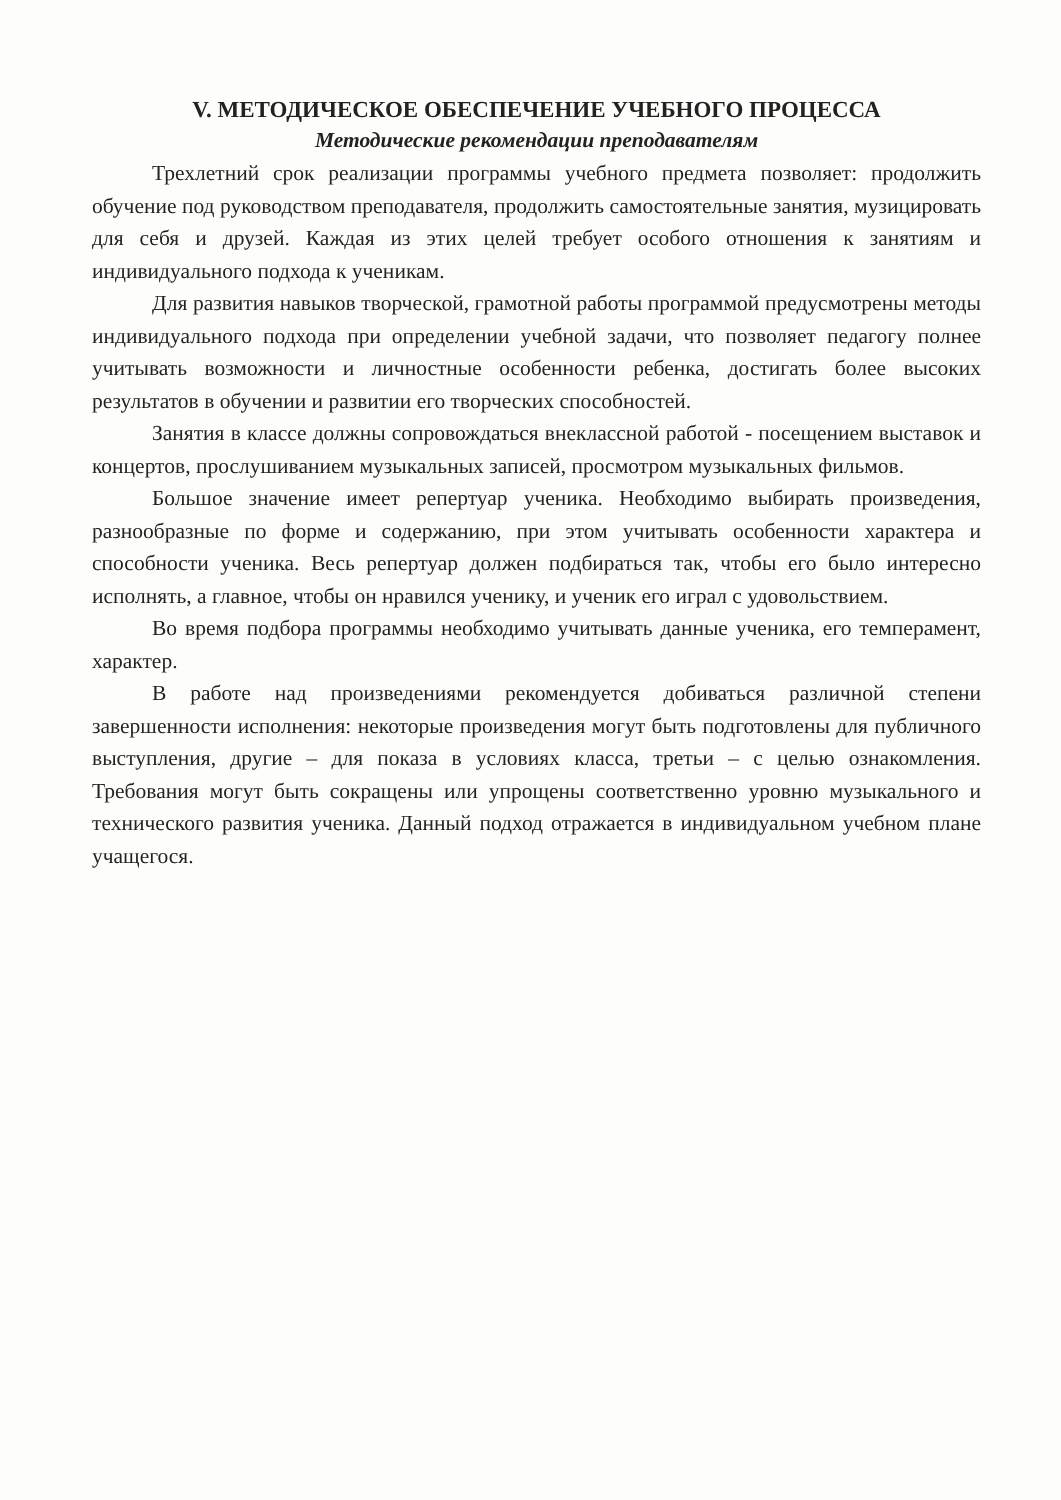V. МЕТОДИЧЕСКОЕ ОБЕСПЕЧЕНИЕ УЧЕБНОГО ПРОЦЕССА
Методические рекомендации преподавателям
Трехлетний срок реализации программы учебного предмета позволяет: продолжить обучение под руководством преподавателя, продолжить самостоятельные занятия, музицировать для себя и друзей. Каждая из этих целей требует особого отношения к занятиям и индивидуального подхода к ученикам.
Для развития навыков творческой, грамотной работы программой предусмотрены методы индивидуального подхода при определении учебной задачи, что позволяет педагогу полнее учитывать возможности и личностные особенности ребенка, достигать более высоких результатов в обучении и развитии его творческих способностей.
Занятия в классе должны сопровождаться внеклассной работой - посещением выставок и концертов, прослушиванием музыкальных записей, просмотром музыкальных фильмов.
Большое значение имеет репертуар ученика. Необходимо выбирать произведения, разнообразные по форме и содержанию, при этом учитывать особенности характера и способности ученика. Весь репертуар должен подбираться так, чтобы его было интересно исполнять, а главное, чтобы он нравился ученику, и ученик его играл с удовольствием.
Во время подбора программы необходимо учитывать данные ученика, его темперамент, характер.
В работе над произведениями рекомендуется добиваться различной степени завершенности исполнения: некоторые произведения могут быть подготовлены для публичного выступления, другие – для показа в условиях класса, третьи – с целью ознакомления. Требования могут быть сокращены или упрощены соответственно уровню музыкального и технического развития ученика. Данный подход отражается в индивидуальном учебном плане учащегося.